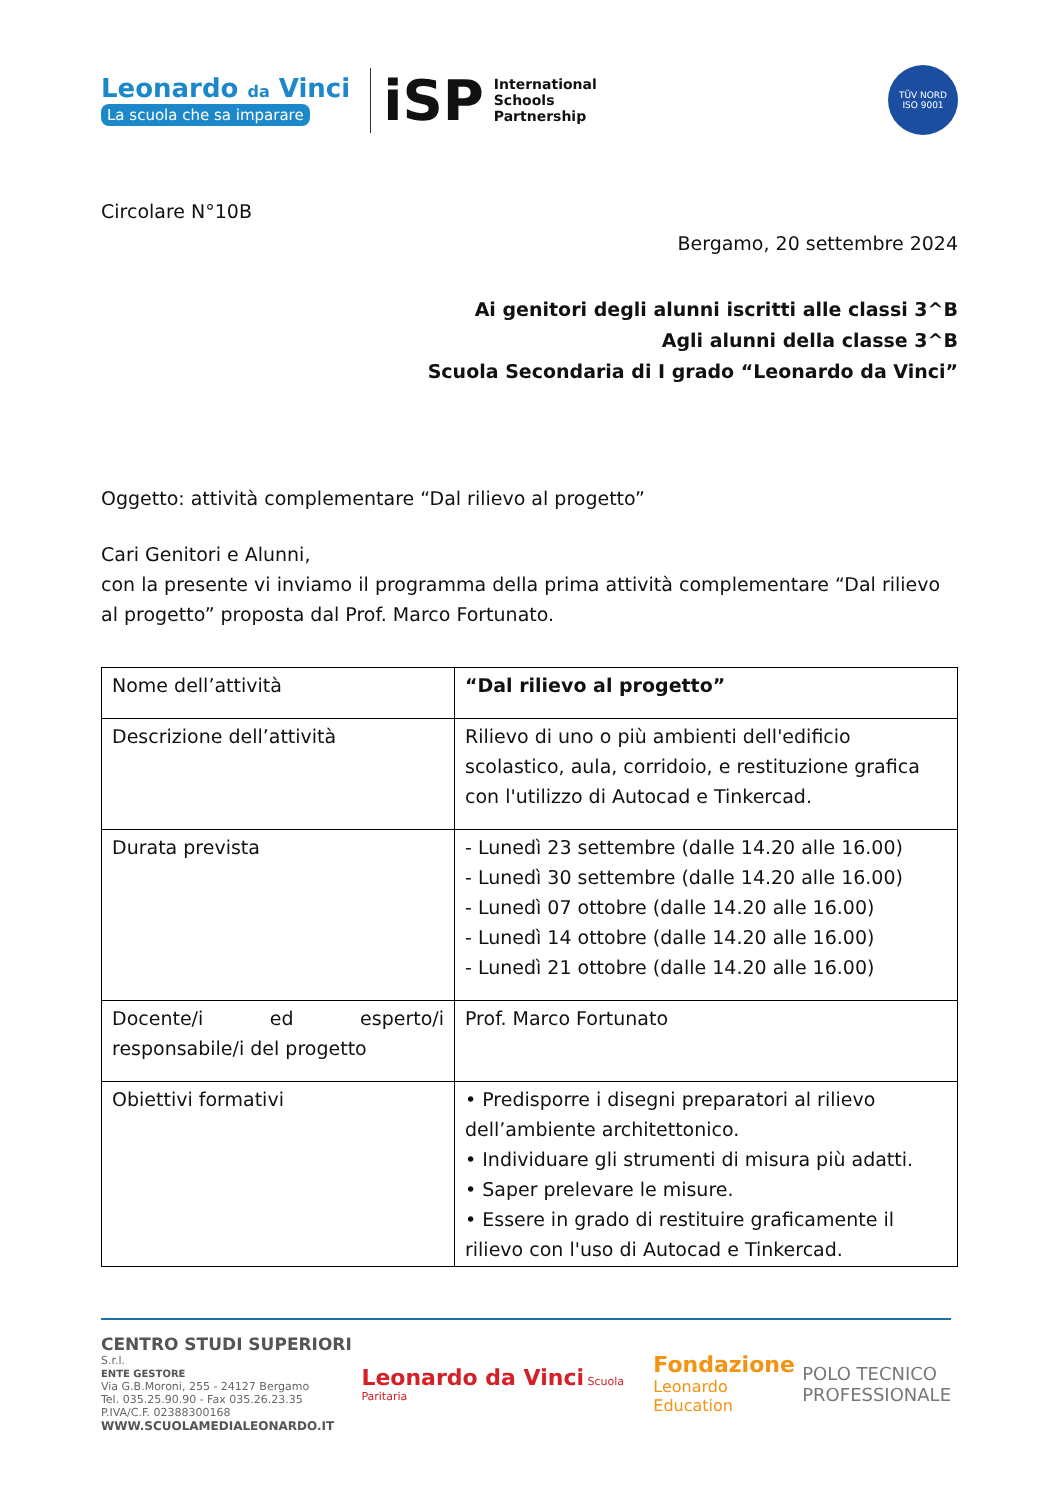Leonardo da Vinci
La scuola che sa imparare
iSP
International
Schools
Partnership
TÜV NORD
ISO 9001
Circolare N°10B
Bergamo, 20 settembre 2024
Ai genitori degli alunni iscritti alle classi 3^B
Agli alunni della classe 3^B
Scuola Secondaria di I grado “Leonardo da Vinci”
Oggetto: attività complementare “Dal rilievo al progetto”
Cari Genitori e Alunni,
con la presente vi inviamo il programma della prima attività complementare “Dal rilievo al progetto” proposta dal Prof. Marco Fortunato.
| Nome dell’attività | “Dal rilievo al progetto” |
| Descrizione dell’attività | Rilievo di uno o più ambienti dell'edificio scolastico, aula, corridoio, e restituzione grafica con l'utilizzo di Autocad e Tinkercad. |
| Durata prevista | - Lunedì 23 settembre (dalle 14.20 alle 16.00) - Lunedì 30 settembre (dalle 14.20 alle 16.00) - Lunedì 07 ottobre (dalle 14.20 alle 16.00) - Lunedì 14 ottobre (dalle 14.20 alle 16.00) - Lunedì 21 ottobre (dalle 14.20 alle 16.00) |
| Docente/i ed esperto/i responsabile/i del progetto | Prof. Marco Fortunato |
| Obiettivi formativi | • Predisporre i disegni preparatori al rilievo dell’ambiente architettonico. • Individuare gli strumenti di misura più adatti. • Saper prelevare le misure. • Essere in grado di restituire graficamente il rilievo con l'uso di Autocad e Tinkercad. |
CENTRO STUDI SUPERIORI S.r.l.
ENTE GESTORE
Via G.B.Moroni, 255 - 24127 Bergamo
Tel. 035.25.90.90 - Fax 035.26.23.35
P.IVA/C.F. 02388300168
WWW.SCUOLAMEDIALEONARDO.IT
Leonardo da Vinci Scuola Paritaria
Fondazione
Leonardo Education
POLO TECNICO
PROFESSIONALE